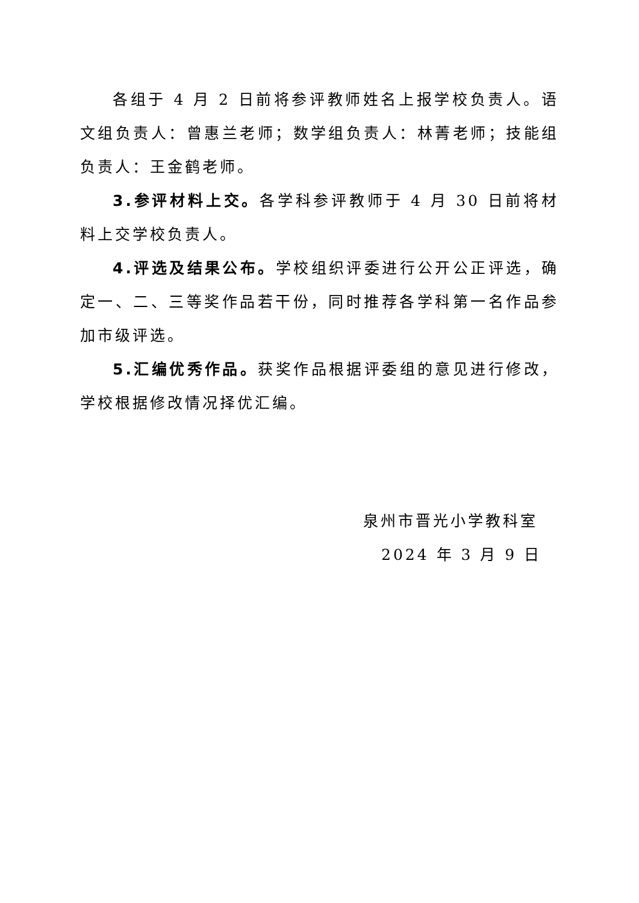各组于 4 月 2 日前将参评教师姓名上报学校负责人。语文组负责人：曾惠兰老师；数学组负责人：林菁老师；技能组负责人：王金鹤老师。
3.参评材料上交。各学科参评教师于 4 月 30 日前将材料上交学校负责人。
4.评选及结果公布。学校组织评委进行公开公正评选，确定一、二、三等奖作品若干份，同时推荐各学科第一名作品参加市级评选。
5.汇编优秀作品。获奖作品根据评委组的意见进行修改，学校根据修改情况择优汇编。
泉州市晋光小学教科室
2024 年 3 月 9 日